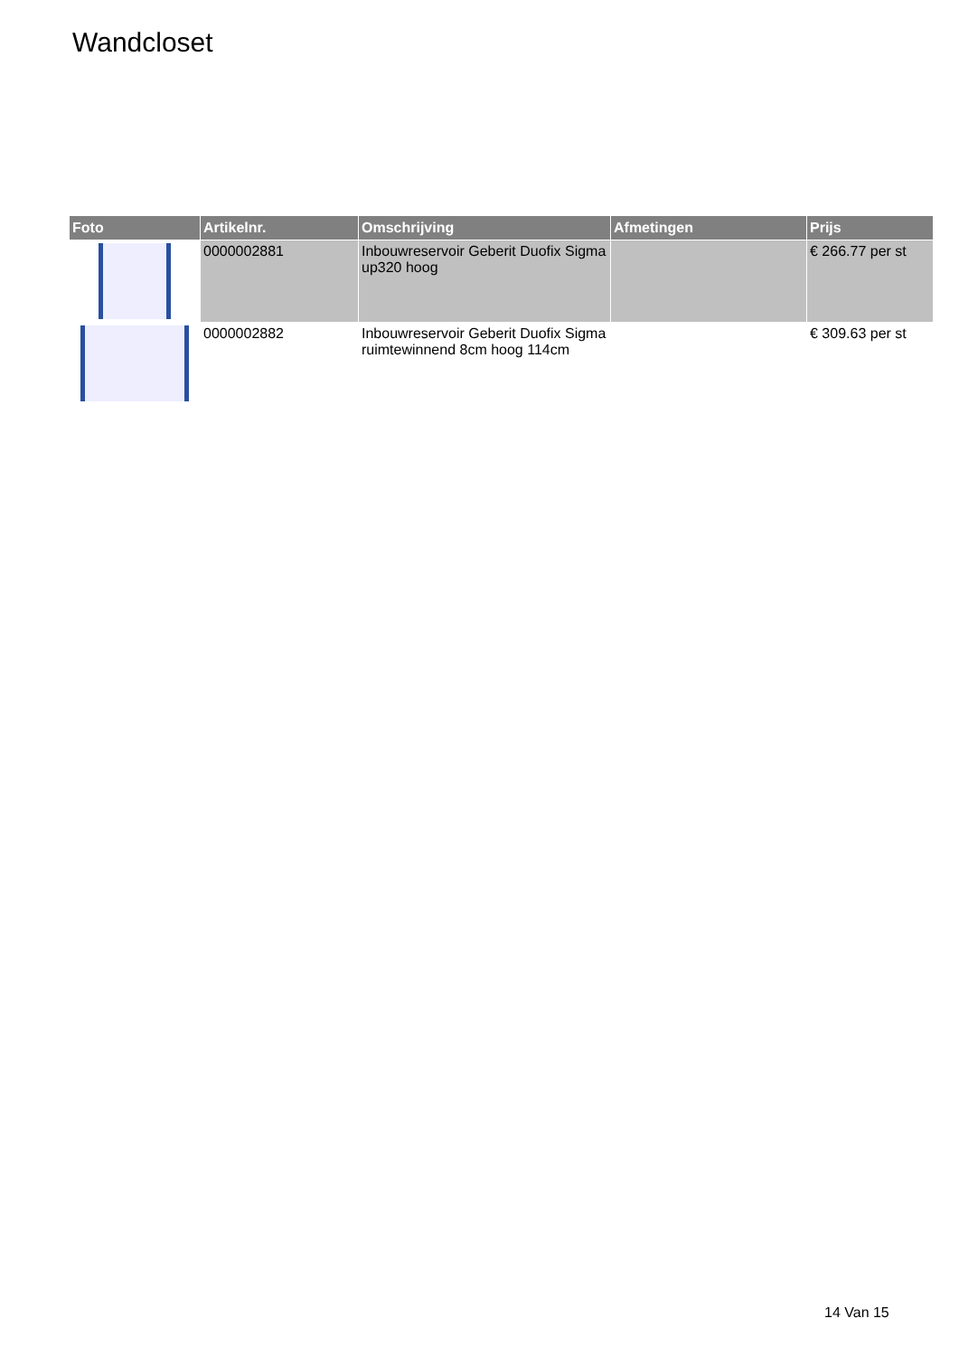Wandcloset
| Foto | Artikelnr. | Omschrijving | Afmetingen | Prijs |
| --- | --- | --- | --- | --- |
| | 0000002881 | Inbouwreservoir Geberit Duofix Sigma up320 hoog | | € 266.77 per st |
| | 0000002882 | Inbouwreservoir Geberit Duofix Sigma ruimtewinnend 8cm hoog 114cm | | € 309.63 per st |
14 Van 15